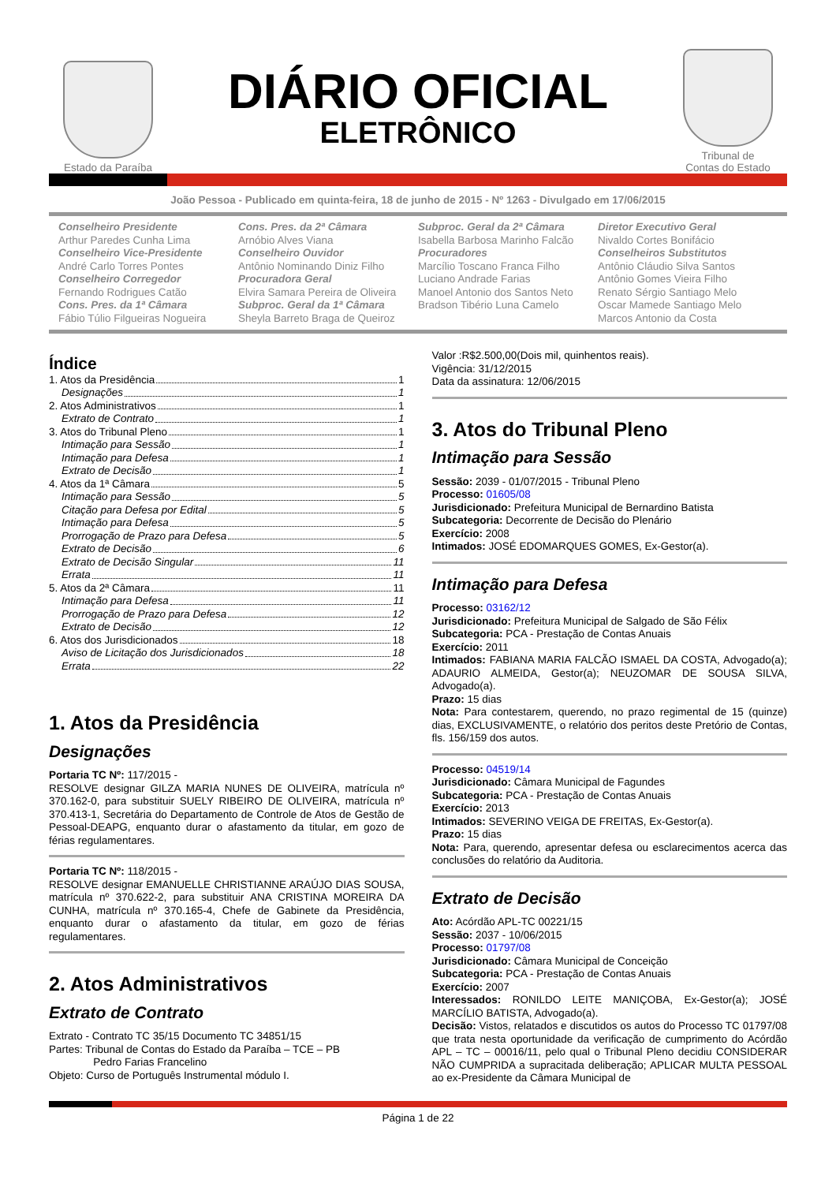Estado da Paraíba
DIÁRIO OFICIAL
ELETRÔNICO
Tribunal de
Contas do Estado
João Pessoa - Publicado em quinta-feira, 18 de junho de 2015 - Nº 1263 - Divulgado em 17/06/2015
Conselheiro Presidente
Arthur Paredes Cunha Lima
Conselheiro Vice-Presidente
André Carlo Torres Pontes
Conselheiro Corregedor
Fernando Rodrigues Catão
Cons. Pres. da 1ª Câmara
Fábio Túlio Filgueiras Nogueira
Cons. Pres. da 2ª Câmara
Arnóbio Alves Viana
Conselheiro Ouvidor
Antônio Nominando Diniz Filho
Procuradora Geral
Elvira Samara Pereira de Oliveira
Subproc. Geral da 1ª Câmara
Sheyla Barreto Braga de Queiroz
Subproc. Geral da 2ª Câmara
Isabella Barbosa Marinho Falcão
Procuradores
Marcílio Toscano Franca Filho
Luciano Andrade Farias
Manoel Antonio dos Santos Neto
Bradson Tibério Luna Camelo
Diretor Executivo Geral
Nivaldo Cortes Bonifácio
Conselheiros Substitutos
Antônio Cláudio Silva Santos
Antônio Gomes Vieira Filho
Renato Sérgio Santiago Melo
Oscar Mamede Santiago Melo
Marcos Antonio da Costa
Índice
1. Atos da Presidência 1
Designações 1
2. Atos Administrativos 1
Extrato de Contrato 1
3. Atos do Tribunal Pleno 1
Intimação para Sessão 1
Intimação para Defesa 1
Extrato de Decisão 1
4. Atos da 1ª Câmara 5
Intimação para Sessão 5
Citação para Defesa por Edital 5
Intimação para Defesa 5
Prorrogação de Prazo para Defesa 5
Extrato de Decisão 6
Extrato de Decisão Singular 11
Errata 11
5. Atos da 2ª Câmara 11
Intimação para Defesa 11
Prorrogação de Prazo para Defesa 12
Extrato de Decisão 12
6. Atos dos Jurisdicionados 18
Aviso de Licitação dos Jurisdicionados 18
Errata 22
1. Atos da Presidência
Designações
Portaria TC Nº: 117/2015 -
RESOLVE designar GILZA MARIA NUNES DE OLIVEIRA, matrícula nº 370.162-0, para substituir SUELY RIBEIRO DE OLIVEIRA, matrícula nº 370.413-1, Secretária do Departamento de Controle de Atos de Gestão de Pessoal-DEAPG, enquanto durar o afastamento da titular, em gozo de férias regulamentares.
Portaria TC Nº: 118/2015 -
RESOLVE designar EMANUELLE CHRISTIANNE ARAÚJO DIAS SOUSA, matrícula nº 370.622-2, para substituir ANA CRISTINA MOREIRA DA CUNHA, matrícula nº 370.165-4, Chefe de Gabinete da Presidência, enquanto durar o afastamento da titular, em gozo de férias regulamentares.
2. Atos Administrativos
Extrato de Contrato
Extrato - Contrato TC 35/15 Documento TC 34851/15
Partes: Tribunal de Contas do Estado da Paraíba – TCE – PB
Pedro Farias Francelino
Objeto: Curso de Português Instrumental módulo I.
Valor :R$2.500,00(Dois mil, quinhentos reais).
Vigência: 31/12/2015
Data da assinatura: 12/06/2015
3. Atos do Tribunal Pleno
Intimação para Sessão
Sessão: 2039 - 01/07/2015 - Tribunal Pleno
Processo: 01605/08
Jurisdicionado: Prefeitura Municipal de Bernardino Batista
Subcategoria: Decorrente de Decisão do Plenário
Exercício: 2008
Intimados: JOSÉ EDOMARQUES GOMES, Ex-Gestor(a).
Intimação para Defesa
Processo: 03162/12
Jurisdicionado: Prefeitura Municipal de Salgado de São Félix
Subcategoria: PCA - Prestação de Contas Anuais
Exercício: 2011
Intimados: FABIANA MARIA FALCÃO ISMAEL DA COSTA, Advogado(a); ADAURIO ALMEIDA, Gestor(a); NEUZOMAR DE SOUSA SILVA, Advogado(a).
Prazo: 15 dias
Nota: Para contestarem, querendo, no prazo regimental de 15 (quinze) dias, EXCLUSIVAMENTE, o relatório dos peritos deste Pretório de Contas, fls. 156/159 dos autos.
Processo: 04519/14
Jurisdicionado: Câmara Municipal de Fagundes
Subcategoria: PCA - Prestação de Contas Anuais
Exercício: 2013
Intimados: SEVERINO VEIGA DE FREITAS, Ex-Gestor(a).
Prazo: 15 dias
Nota: Para, querendo, apresentar defesa ou esclarecimentos acerca das conclusões do relatório da Auditoria.
Extrato de Decisão
Ato: Acórdão APL-TC 00221/15
Sessão: 2037 - 10/06/2015
Processo: 01797/08
Jurisdicionado: Câmara Municipal de Conceição
Subcategoria: PCA - Prestação de Contas Anuais
Exercício: 2007
Interessados: RONILDO LEITE MANIÇOBA, Ex-Gestor(a); JOSÉ MARCÍLIO BATISTA, Advogado(a).
Decisão: Vistos, relatados e discutidos os autos do Processo TC 01797/08 que trata nesta oportunidade da verificação de cumprimento do Acórdão APL – TC – 00016/11, pelo qual o Tribunal Pleno decidiu CONSIDERAR NÃO CUMPRIDA a supracitada deliberação; APLICAR MULTA PESSOAL ao ex-Presidente da Câmara Municipal de
Página 1 de 22